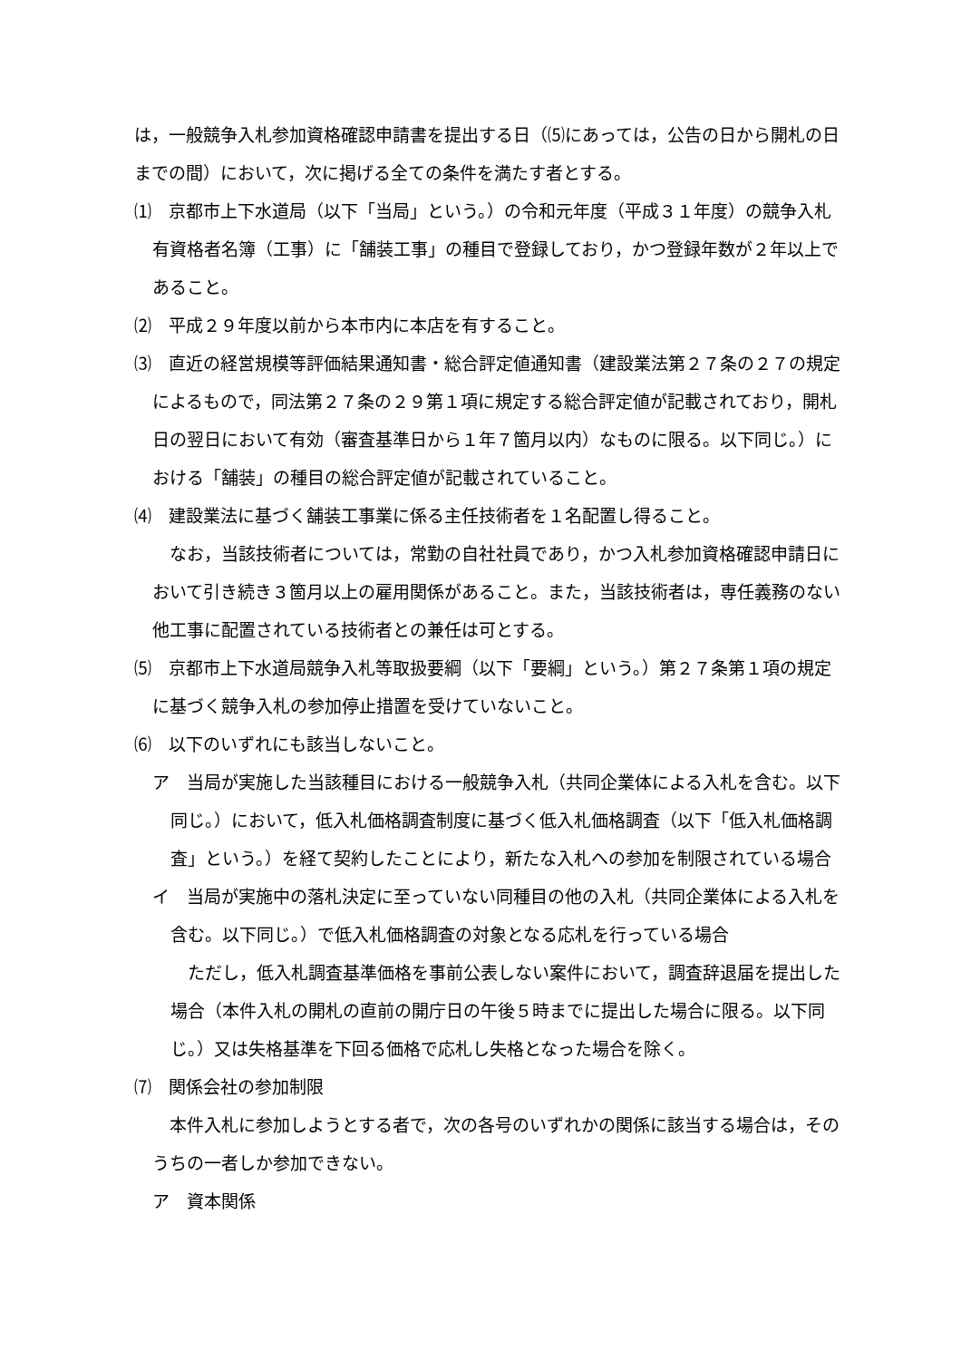は，一般競争入札参加資格確認申請書を提出する日（⑸にあっては，公告の日から開札の日までの間）において，次に掲げる全ての条件を満たす者とする。
⑴　京都市上下水道局（以下「当局」という。）の令和元年度（平成３１年度）の競争入札有資格者名簿（工事）に「舗装工事」の種目で登録しており，かつ登録年数が２年以上であること。
⑵　平成２９年度以前から本市内に本店を有すること。
⑶　直近の経営規模等評価結果通知書・総合評定値通知書（建設業法第２７条の２７の規定によるもので，同法第２７条の２９第１項に規定する総合評定値が記載されており，開札日の翌日において有効（審査基準日から１年７箇月以内）なものに限る。以下同じ。）における「舗装」の種目の総合評定値が記載されていること。
⑷　建設業法に基づく舗装工事業に係る主任技術者を１名配置し得ること。
　なお，当該技術者については，常勤の自社社員であり，かつ入札参加資格確認申請日において引き続き３箇月以上の雇用関係があること。また，当該技術者は，専任義務のない他工事に配置されている技術者との兼任は可とする。
⑸　京都市上下水道局競争入札等取扱要綱（以下「要綱」という。）第２７条第１項の規定に基づく競争入札の参加停止措置を受けていないこと。
⑹　以下のいずれにも該当しないこと。
ア　当局が実施した当該種目における一般競争入札（共同企業体による入札を含む。以下同じ。）において，低入札価格調査制度に基づく低入札価格調査（以下「低入札価格調査」という。）を経て契約したことにより，新たな入札への参加を制限されている場合
イ　当局が実施中の落札決定に至っていない同種目の他の入札（共同企業体による入札を含む。以下同じ。）で低入札価格調査の対象となる応札を行っている場合
　ただし，低入札調査基準価格を事前公表しない案件において，調査辞退届を提出した場合（本件入札の開札の直前の開庁日の午後５時までに提出した場合に限る。以下同じ。）又は失格基準を下回る価格で応札し失格となった場合を除く。
⑺　関係会社の参加制限
　本件入札に参加しようとする者で，次の各号のいずれかの関係に該当する場合は，そのうちの一者しか参加できない。
ア　資本関係